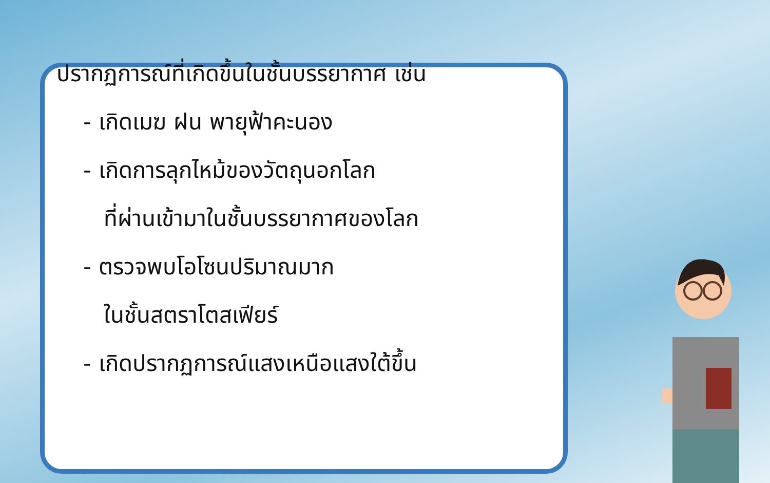ปรากฏการณ์ที่เกิดขึ้นในชั้นบรรยากาศ เช่น
- เกิดเมฆ ฝน พายุฟ้าคะนอง
- เกิดการลุกไหม้ของวัตถุนอกโลก
ที่ผ่านเข้ามาในชั้นบรรยากาศของโลก
- ตรวจพบโอโซนปริมาณมาก
ในชั้นสตราโตสเฟียร์
- เกิดปรากฏการณ์แสงเหนือแสงใต้ขึ้น